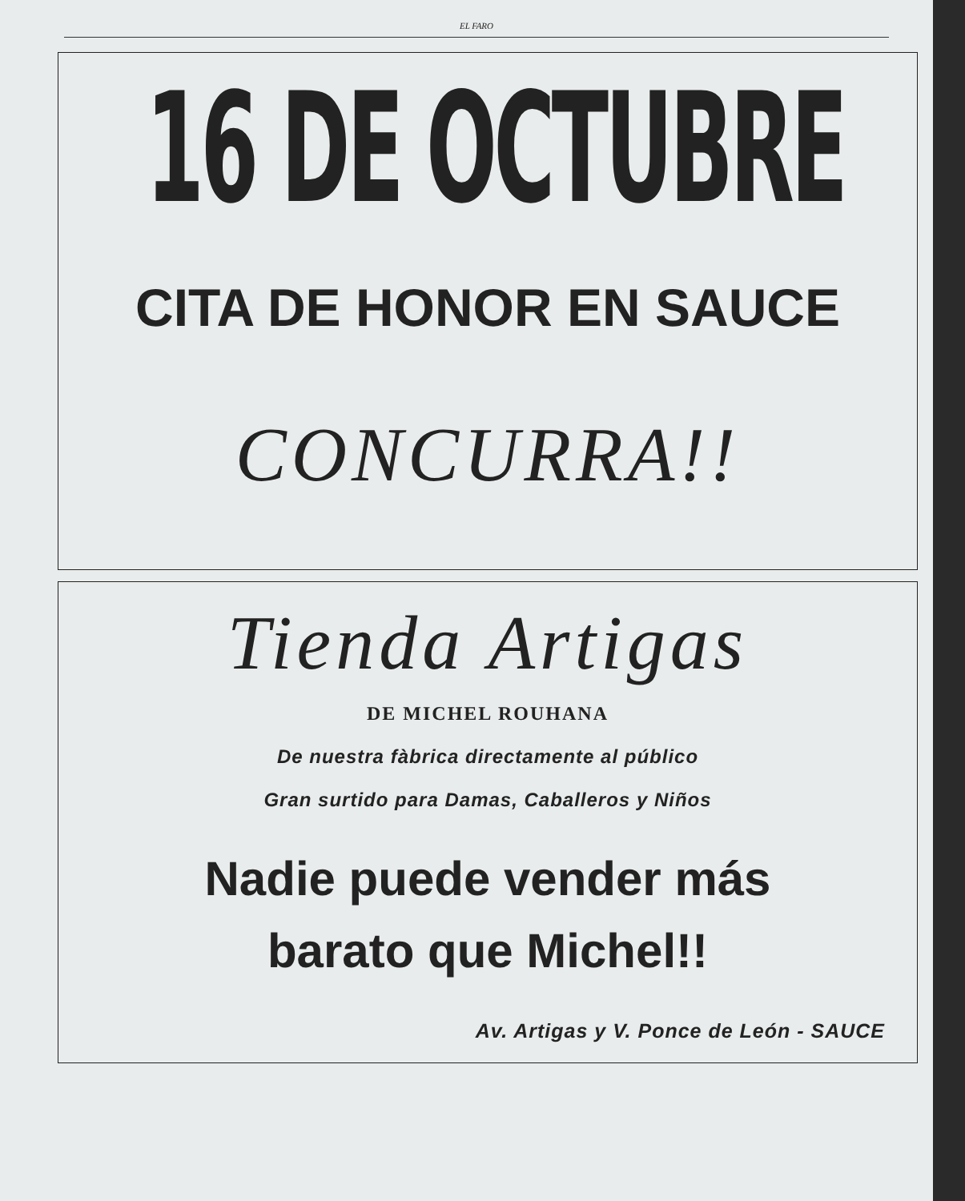EL FARO
16 DE OCTUBRE
CITA DE HONOR EN SAUCE
CONCURRA!!
Tienda Artigas
DE MICHEL ROUHANA
De nuestra fàbrica directamente al público
Gran surtido para Damas, Caballeros y Niños
Nadie puede vender más
barato que Michel!!
Av. Artigas y V. Ponce de León - SAUCE